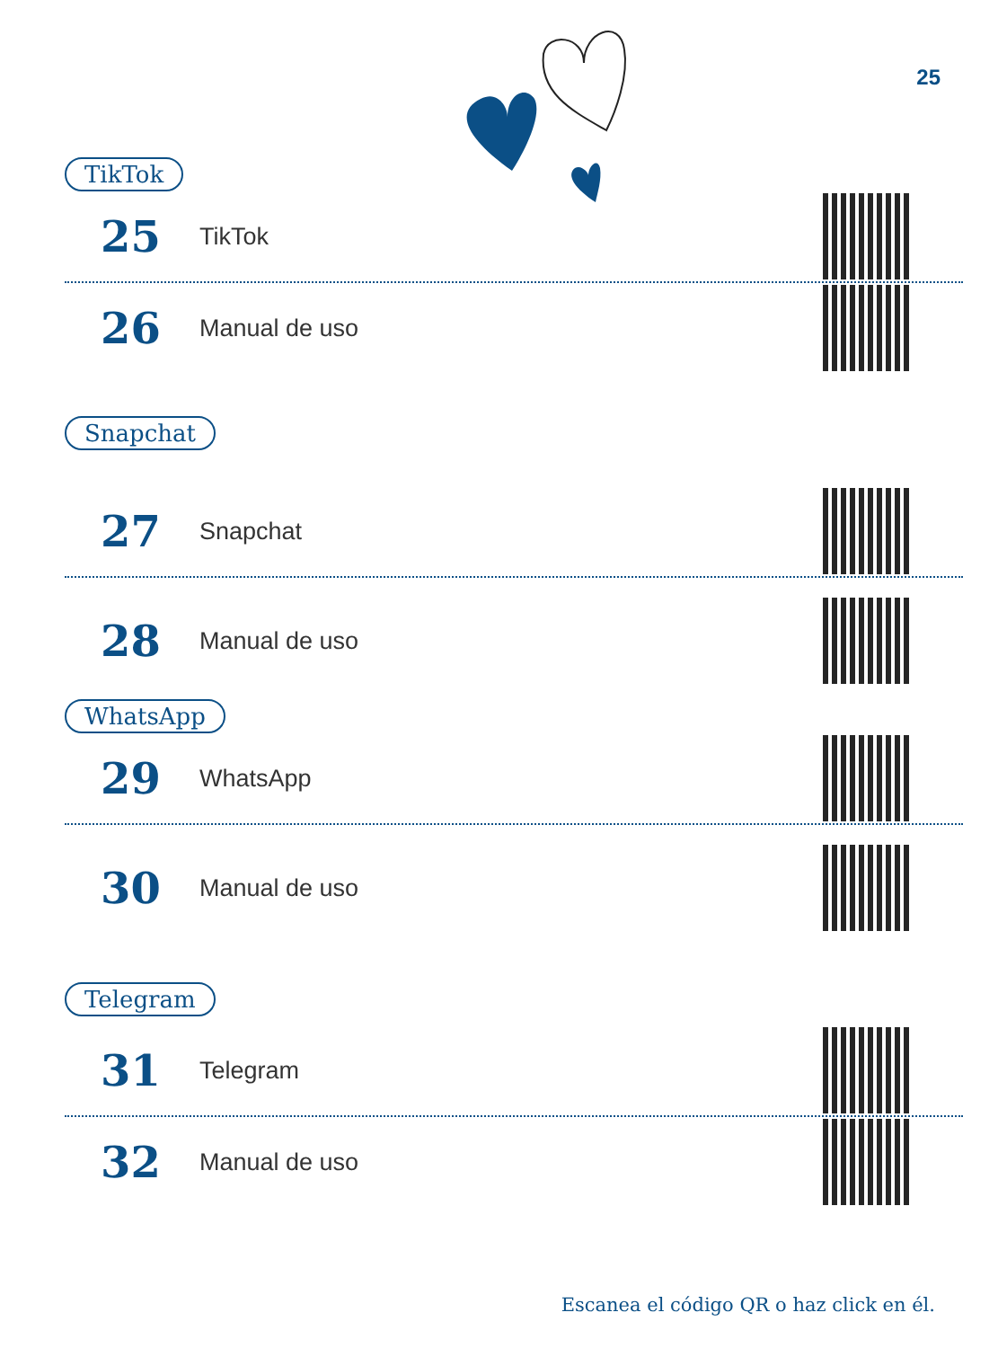25
TikTok
25 TikTok
26 Manual de uso
Snapchat
27 Snapchat
28 Manual de uso
WhatsApp
29 WhatsApp
30 Manual de uso
Telegram
31 Telegram
32 Manual de uso
Escanea el código QR o haz click en él.